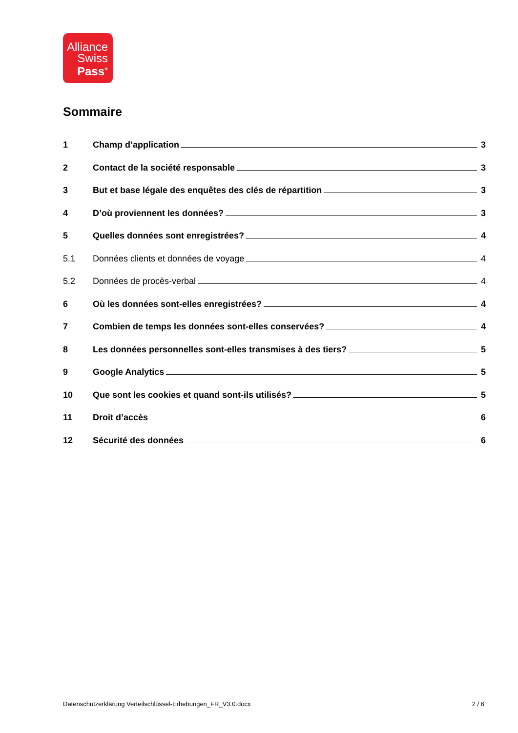Alliance
Swiss
Pass<sup>+</sup>
Sommaire
1 Champ d’application 3
2 Contact de la société responsable 3
3 But et base légale des enquêtes des clés de répartition 3
4 D’où proviennent les données? 3
5 Quelles données sont enregistrées? 4
5.1 Données clients et données de voyage 4
5.2 Données de procès-verbal 4
6 Où les données sont-elles enregistrées? 4
7 Combien de temps les données sont-elles conservées? 4
8 Les données personnelles sont-elles transmises à des tiers? 5
9 Google Analytics 5
10 Que sont les cookies et quand sont-ils utilisés? 5
11 Droit d’accès 6
12 Sécurité des données 6
Datenschutzerklärung Verteilschlüssel-Erhebungen_FR_V3.0.docx 2 / 6